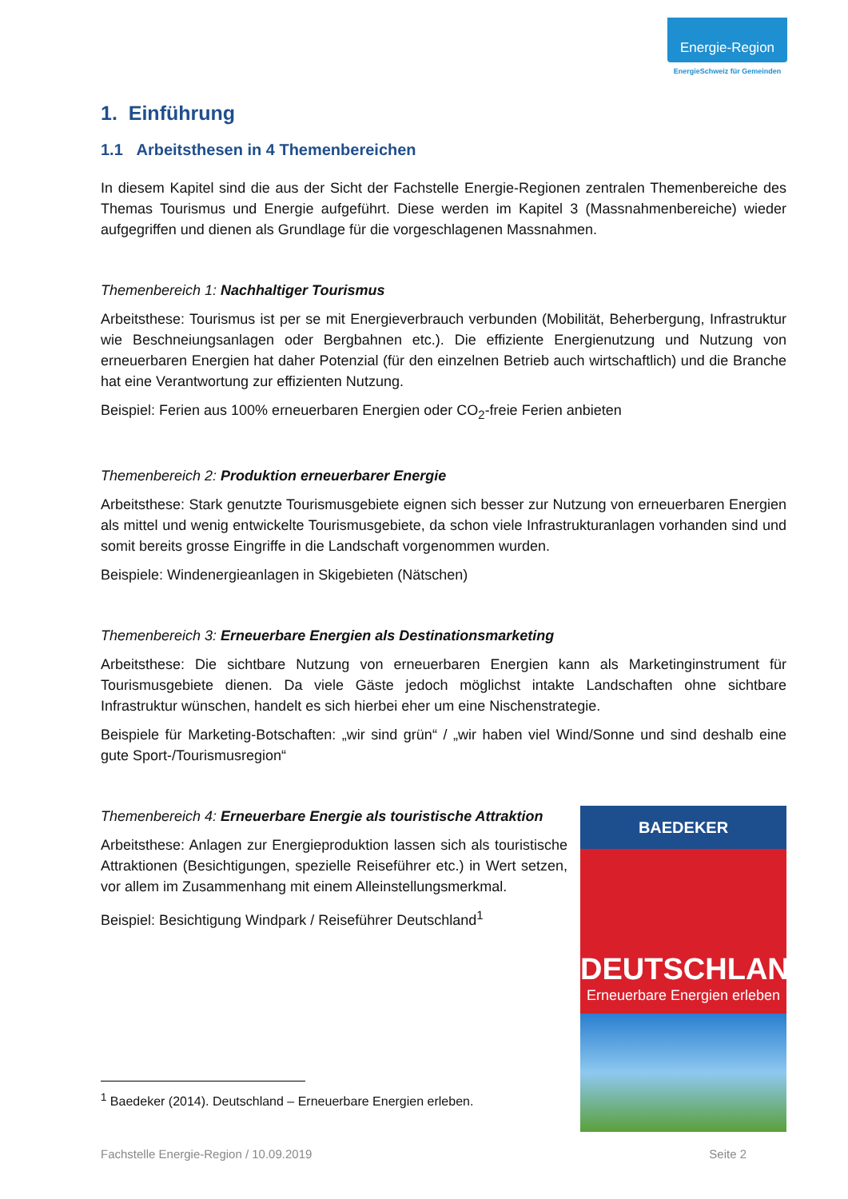Energie-Region
EnergieSchweiz für Gemeinden
1. Einführung
1.1 Arbeitsthesen in 4 Themenbereichen
In diesem Kapitel sind die aus der Sicht der Fachstelle Energie-Regionen zentralen Themenbereiche des Themas Tourismus und Energie aufgeführt. Diese werden im Kapitel 3 (Massnahmenbereiche) wieder aufgegriffen und dienen als Grundlage für die vorgeschlagenen Massnahmen.
Themenbereich 1: Nachhaltiger Tourismus
Arbeitsthese: Tourismus ist per se mit Energieverbrauch verbunden (Mobilität, Beherbergung, Infrastruktur wie Beschneiungsanlagen oder Bergbahnen etc.). Die effiziente Energienutzung und Nutzung von erneuerbaren Energien hat daher Potenzial (für den einzelnen Betrieb auch wirtschaftlich) und die Branche hat eine Verantwortung zur effizienten Nutzung.
Beispiel: Ferien aus 100% erneuerbaren Energien oder CO<sub>2</sub>-freie Ferien anbieten
Themenbereich 2: Produktion erneuerbarer Energie
Arbeitsthese: Stark genutzte Tourismusgebiete eignen sich besser zur Nutzung von erneuerbaren Energien als mittel und wenig entwickelte Tourismusgebiete, da schon viele Infrastrukturanlagen vorhanden sind und somit bereits grosse Eingriffe in die Landschaft vorgenommen wurden.
Beispiele: Windenergieanlagen in Skigebieten (Nätschen)
Themenbereich 3: Erneuerbare Energien als Destinationsmarketing
Arbeitsthese: Die sichtbare Nutzung von erneuerbaren Energien kann als Marketinginstrument für Tourismusgebiete dienen. Da viele Gäste jedoch möglichst intakte Landschaften ohne sichtbare Infrastruktur wünschen, handelt es sich hierbei eher um eine Nischenstrategie.
Beispiele für Marketing-Botschaften: „wir sind grün“ / „wir haben viel Wind/Sonne und sind deshalb eine gute Sport-/Tourismusregion“
Themenbereich 4: Erneuerbare Energie als touristische Attraktion
Arbeitsthese: Anlagen zur Energieproduktion lassen sich als touristische Attraktionen (Besichtigungen, spezielle Reiseführer etc.) in Wert setzen, vor allem im Zusammenhang mit einem Alleinstellungsmerkmal.
Beispiel: Besichtigung Windpark / Reiseführer Deutschland<sup>1</sup>
BAEDEKER
DEUTSCHLAND
Erneuerbare Energien erleben
<sup>1</sup> Baedeker (2014). Deutschland – Erneuerbare Energien erleben.
Fachstelle Energie-Region / 10.09.2019 Seite 2